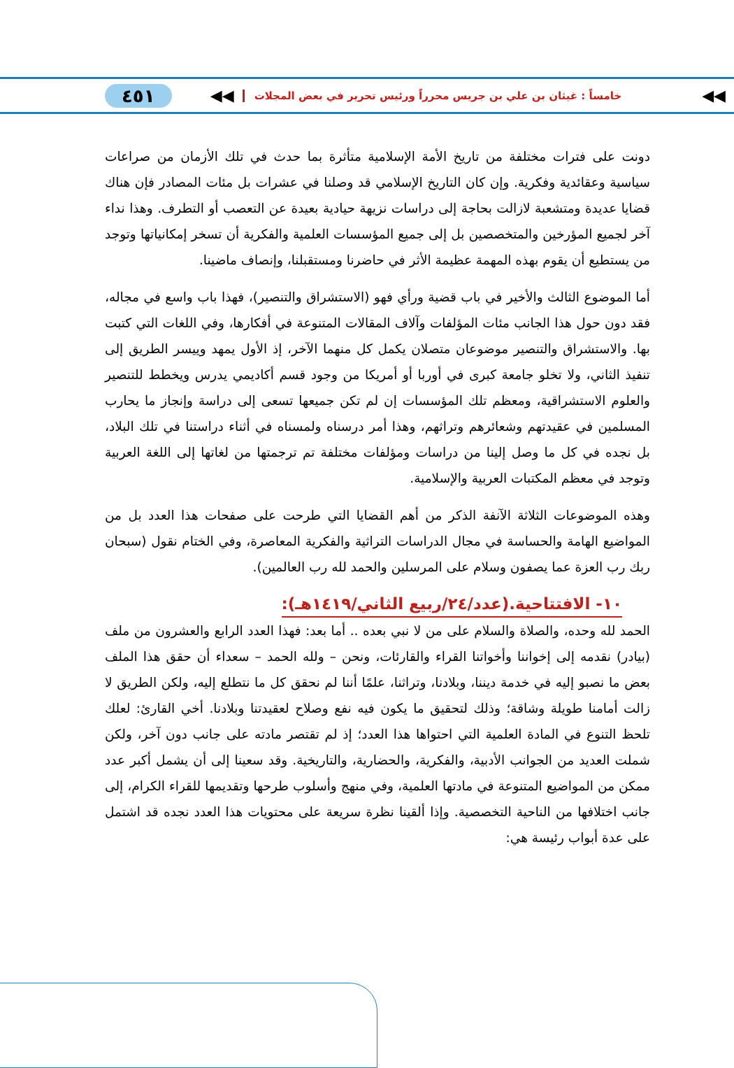◀◀ خامساً : غيثان بن علي بن جريس محرراً ورئيس تحرير في بعض المجلات ◀◀ ٤٥١
دونت على فترات مختلفة من تاريخ الأمة الإسلامية متأثرة بما حدث في تلك الأزمان من صراعات سياسية وعقائدية وفكرية. وإن كان التاريخ الإسلامي قد وصلنا في عشرات بل مئات المصادر فإن هناك قضايا عديدة ومتشعبة لازالت بحاجة إلى دراسات نزيهة حيادية بعيدة عن التعصب أو التطرف. وهذا نداء آخر لجميع المؤرخين والمتخصصين بل إلى جميع المؤسسات العلمية والفكرية أن تسخر إمكانياتها وتوجد من يستطيع أن يقوم بهذه المهمة عظيمة الأثر في حاضرنا ومستقبلنا، وإنصاف ماضينا.
أما الموضوع الثالث والأخير في باب قضية ورأي فهو (الاستشراق والتنصير)، فهذا باب واسع في مجاله، فقد دون حول هذا الجانب مئات المؤلفات وآلاف المقالات المتنوعة في أفكارها، وفي اللغات التي كتبت بها. والاستشراق والتنصير موضوعان متصلان يكمل كل منهما الآخر، إذ الأول يمهد وييسر الطريق إلى تنفيذ الثاني، ولا تخلو جامعة كبرى في أوربا أو أمريكا من وجود قسم أكاديمي يدرس ويخطط للتنصير والعلوم الاستشراقية، ومعظم تلك المؤسسات إن لم تكن جميعها تسعى إلى دراسة وإنجاز ما يحارب المسلمين في عقيدتهم وشعائرهم وتراثهم، وهذا أمر درسناه ولمسناه في أثناء دراستنا في تلك البلاد، بل نجده في كل ما وصل إلينا من دراسات ومؤلفات مختلفة تم ترجمتها من لغاتها إلى اللغة العربية وتوجد في معظم المكتبات العربية والإسلامية.
وهذه الموضوعات الثلاثة الآنفة الذكر من أهم القضايا التي طرحت على صفحات هذا العدد بل من المواضيع الهامة والحساسة في مجال الدراسات التراثية والفكرية المعاصرة، وفي الختام نقول (سبحان ربك رب العزة عما يصفون وسلام على المرسلين والحمد لله رب العالمين).
١٠- الافتتاحية.(عدد/٢٤/ربيع الثاني/١٤١٩هـ):
الحمد لله وحده، والصلاة والسلام على من لا نبي بعده .. أما بعد: فهذا العدد الرابع والعشرون من ملف (بيادر) نقدمه إلى إخواننا وأخواتنا القراء والقارئات، ونحن – ولله الحمد – سعداء أن حقق هذا الملف بعض ما نصبو إليه في خدمة ديننا، وبلادنا، وتراثنا، علمًا أننا لم نحقق كل ما نتطلع إليه، ولكن الطريق لا زالت أمامنا طويلة وشاقة؛ وذلك لتحقيق ما يكون فيه نفع وصلاح لعقيدتنا وبلادنا. أخي القارئ: لعلك تلحظ التنوع في المادة العلمية التي احتواها هذا العدد؛ إذ لم تقتصر مادته على جانب دون آخر، ولكن شملت العديد من الجوانب الأدبية، والفكرية، والحضارية، والتاريخية. وقد سعينا إلى أن يشمل أكبر عدد ممكن من المواضيع المتنوعة في مادتها العلمية، وفي منهج وأسلوب طرحها وتقديمها للقراء الكرام، إلى جانب اختلافها من الناحية التخصصية. وإذا ألقينا نظرة سريعة على محتويات هذا العدد نجده قد اشتمل على عدة أبواب رئيسة هي: